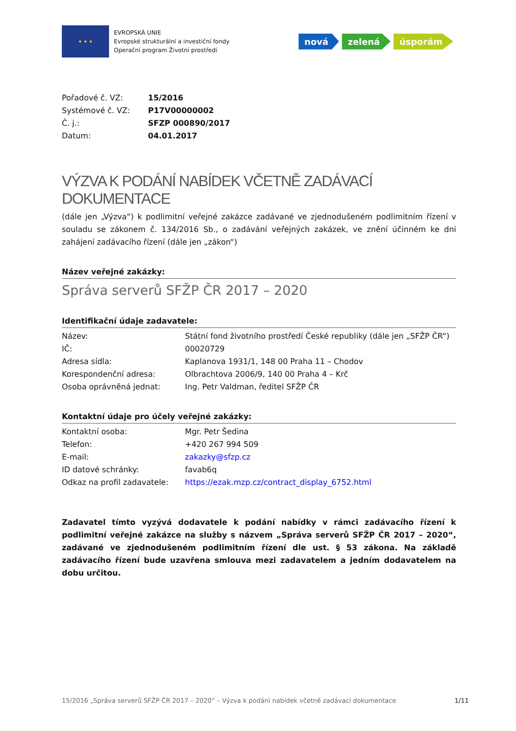★ ★ ★
EVROPSKÁ UNIE
Evropské strukturální a investiční fondy
Operační program Životní prostředí
nová zelená úsporám
| Pořadové č. VZ: | 15/2016 |
| Systémové č. VZ: | P17V00000002 |
| Č. j.: | SFZP 000890/2017 |
| Datum: | 04.01.2017 |
VÝZVA K PODÁNÍ NABÍDEK VČETNĚ ZADÁVACÍ DOKUMENTACE
(dále jen „Výzva“) k podlimitní veřejné zakázce zadávané ve zjednodušeném podlimitním řízení v souladu se zákonem č. 134/2016 Sb., o zadávání veřejných zakázek, ve znění účinném ke dni zahájení zadávacího řízení (dále jen „zákon“)
Název veřejné zakázky:
Správa serverů SFŽP ČR 2017 – 2020
Identifikační údaje zadavatele:
| Název: | Státní fond životního prostředí České republiky (dále jen „SFŽP ČR“) |
| IČ: | 00020729 |
| Adresa sídla: | Kaplanova 1931/1, 148 00 Praha 11 – Chodov |
| Korespondenční adresa: | Olbrachtova 2006/9, 140 00 Praha 4 – Krč |
| Osoba oprávněná jednat: | Ing. Petr Valdman, ředitel SFŽP ČR |
Kontaktní údaje pro účely veřejné zakázky:
| Kontaktní osoba: | Mgr. Petr Šedina |
| Telefon: | +420 267 994 509 |
| E-mail: | zakazky@sfzp.cz |
| ID datové schránky: | favab6q |
| Odkaz na profil zadavatele: | https://ezak.mzp.cz/contract_display_6752.html |
Zadavatel tímto vyzývá dodavatele k podání nabídky v rámci zadávacího řízení k podlimitní veřejné zakázce na služby s názvem „Správa serverů SFŽP ČR 2017 – 2020“, zadávané ve zjednodušeném podlimitním řízení dle ust. § 53 zákona. Na základě zadávacího řízení bude uzavřena smlouva mezi zadavatelem a jedním dodavatelem na dobu určitou.
15/2016 „Správa serverů SFŽP ČR 2017 – 2020“ – Výzva k podání nabídek včetně zadávací dokumentace 1/11